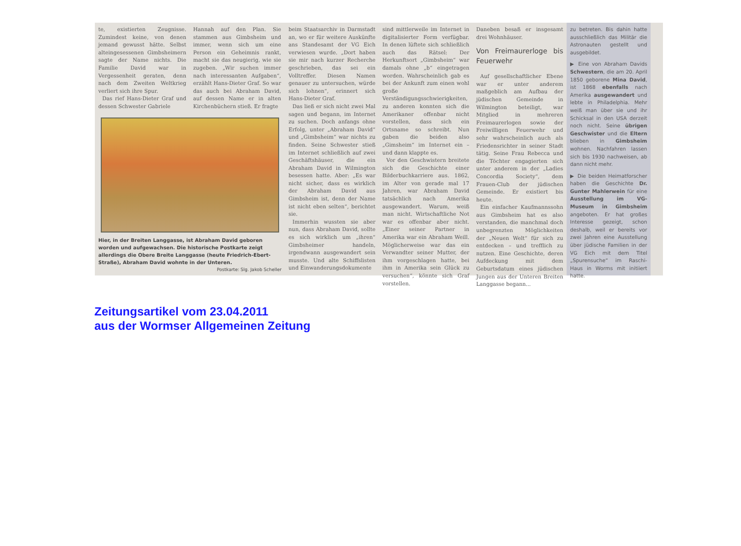te, existierten Zeugnisse. Zumindest keine, von denen jemand gewusst hätte. Selbst alteingesessenen Gimbsheimern sagte der Name nichts. Die Familie David war in Vergessenheit geraten, denn nach dem Zweiten Weltkrieg verliert sich ihre Spur.
Das rief Hans-Dieter Graf und dessen Schwester Gabriele
Hannah auf den Plan. Sie stammen aus Gimbsheim und immer, wenn sich um eine Person ein Geheimnis rankt, macht sie das neugierig, wie sie zugeben. „Wir suchen immer nach interessanten Aufgaben“, erzählt Hans-Dieter Graf. So war das auch bei Abraham David, auf dessen Name er in alten Kirchenbüchern stieß. Er fragte
Hier, in der Breiten Langgasse, ist Abraham David geboren worden und aufgewachsen. Die historische Postkarte zeigt allerdings die Obere Breite Langgasse (heute Friedrich-Ebert-Straße), Abraham David wohnte in der Unteren. Postkarte: Slg. Jakob Scheller
beim Staatsarchiv in Darmstadt an, wo er für weitere Auskünfte ans Standesamt der VG Eich verwiesen wurde. „Dort haben sie mir nach kurzer Recherche geschrieben, das sei ein Volltreffer. Diesen Namen genauer zu untersuchen, würde sich lohnen“, erinnert sich Hans-Dieter Graf.
Das ließ er sich nicht zwei Mal sagen und begann, im Internet zu suchen. Doch anfangs ohne Erfolg, unter „Abraham David“ und „Gimbsheim“ war nichts zu finden. Seine Schwester stieß im Internet schließlich auf zwei Geschäftshäuser, die ein Abraham David in Wilmington besessen hatte. Aber: „Es war nicht sicher, dass es wirklich der Abraham David aus Gimbsheim ist, denn der Name ist nicht eben selten“, berichtet sie.
Immerhin wussten sie aber nun, dass Abraham David, sollte es sich wirklich um „ihren“ Gimbsheimer handeln, irgendwann ausgewandert sein musste. Und alte Schiffslisten und Einwanderungsdokumente
sind mittlerweile im Internet in digitalisierter Form verfügbar. In denen lüftete sich schließlich auch das Rätsel: Der Herkunftsort „Gimbsheim“ war damals ohne „b“ eingetragen worden. Wahrscheinlich gab es bei der Ankunft zum einen wohl große Verständigungsschwierigkeiten, zu anderen konnten sich die Amerikaner offenbar nicht vorstellen, dass sich ein Ortsname so schreibt. Nun gaben die beiden also „Gimsheim“ im Internet ein – und dann klappte es.
Vor den Geschwistern breitete sich die Geschichte einer Bilderbuchkarriere aus. 1862, im Alter von gerade mal 17 Jahren, war Abraham David tatsächlich nach Amerika ausgewandert. Warum, weiß man nicht. Wirtschaftliche Not war es offenbar aber nicht. „Einer seiner Partner in Amerika war ein Abraham Weill. Möglicherweise war das ein Verwandter seiner Mutter, der ihm vorgeschlagen hatte, bei ihm in Amerika sein Glück zu versuchen“, könnte sich Graf vorstellen.
Daneben besaß er insgesamt drei Wohnhäuser.
Von Freimaurerloge bis Feuerwehr
Auf gesellschaftlicher Ebene war er unter anderem maßgeblich am Aufbau der jüdischen Gemeinde in Wilmington beteiligt, war Mitglied in mehreren Freimaurerlogen sowie der Freiwilligen Feuerwehr und sehr wahrscheinlich auch als Friedensrichter in seiner Stadt tätig. Seine Frau Rebecca und die Töchter engagierten sich unter anderem in der „Ladies Concordia Society“, dem Frauen-Club der jüdischen Gemeinde. Er existiert bis heute.
Ein einfacher Kaufmannssohn aus Gimbsheim hat es also verstanden, die manchmal doch unbegrenzten Möglichkeiten der „Neuen Welt“ für sich zu entdecken – und trefflich zu nutzen. Eine Geschichte, deren Aufdeckung mit dem Geburtsdatum eines jüdischen Jungen aus der Unteren Breiten Langgasse begann...
zu betreten. Bis dahin hatte ausschließlich das Militär die Astronauten gestellt und ausgebildet.
▶ Eine von Abraham Davids Schwestern, die am 20. April 1850 geborene Mina David, ist 1868 ebenfalls nach Amerika ausgewandert und lebte in Philadelphia. Mehr weiß man über sie und ihr Schicksal in den USA derzeit noch nicht. Seine übrigen Geschwister und die Eltern blieben in Gimbsheim wohnen. Nachfahren lassen sich bis 1930 nachweisen, ab dann nicht mehr.
▶ Die beiden Heimatforscher haben die Geschichte Dr. Gunter Mahlerwein für eine Ausstellung im VG-Museum in Gimbsheim angeboten. Er hat großes Interesse gezeigt, schon deshalb, weil er bereits vor zwei Jahren eine Ausstellung über jüdische Familien in der VG Eich mit dem Titel „Spurensuche“ im Raschi-Haus in Worms mit initiiert hatte.
Zeitungsartikel vom 23.04.2011
aus der Wormser Allgemeinen Zeitung